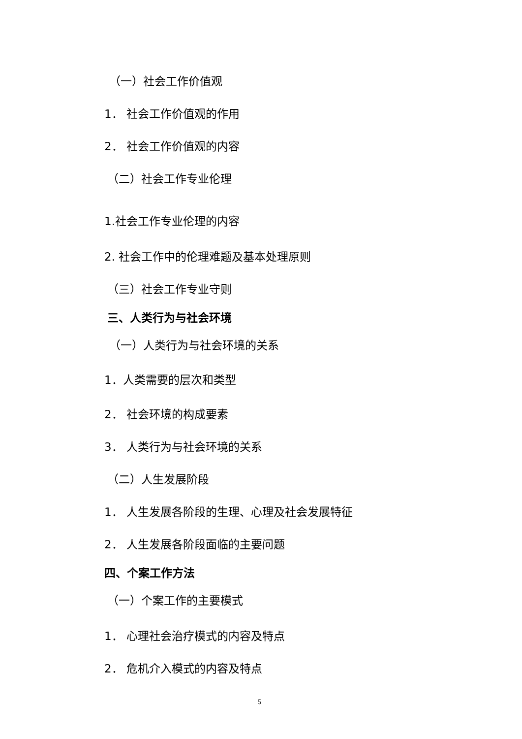（一）社会工作价值观
1． 社会工作价值观的作用
2． 社会工作价值观的内容
（二）社会工作专业伦理
1.社会工作专业伦理的内容
2. 社会工作中的伦理难题及基本处理原则
（三）社会工作专业守则
三、人类行为与社会环境
（一）人类行为与社会环境的关系
1．人类需要的层次和类型
2． 社会环境的构成要素
3． 人类行为与社会环境的关系
（二）人生发展阶段
1． 人生发展各阶段的生理、心理及社会发展特征
2． 人生发展各阶段面临的主要问题
四、个案工作方法
（一）个案工作的主要模式
1． 心理社会治疗模式的内容及特点
2． 危机介入模式的内容及特点
5